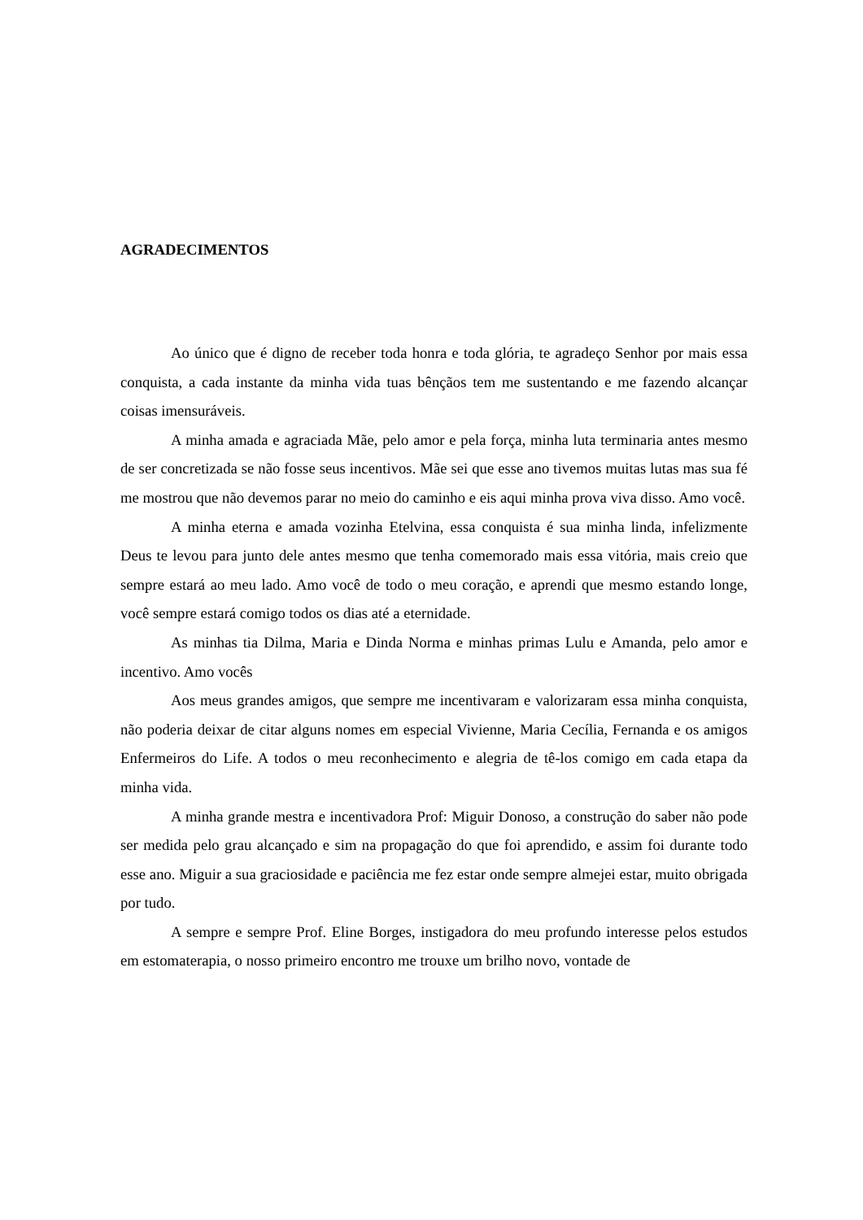AGRADECIMENTOS
Ao único que é digno de receber toda honra e toda glória, te agradeço Senhor por mais essa conquista, a cada instante da minha vida tuas bênçãos tem me sustentando e me fazendo alcançar coisas imensuráveis.
A minha amada e agraciada Mãe, pelo amor e pela força, minha luta terminaria antes mesmo de ser concretizada se não fosse seus incentivos. Mãe sei que esse ano tivemos muitas lutas mas sua fé me mostrou que não devemos parar no meio do caminho e eis aqui minha prova viva disso. Amo você.
A minha eterna e amada vozinha Etelvina, essa conquista é sua minha linda, infelizmente Deus te levou para junto dele antes mesmo que tenha comemorado mais essa vitória, mais creio que sempre estará ao meu lado. Amo você de todo o meu coração, e aprendi que mesmo estando longe, você sempre estará comigo todos os dias até a eternidade.
As minhas tia Dilma, Maria e Dinda Norma e minhas primas Lulu e Amanda, pelo amor e incentivo. Amo vocês
Aos meus grandes amigos, que sempre me incentivaram e valorizaram essa minha conquista, não poderia deixar de citar alguns nomes em especial Vivienne, Maria Cecília, Fernanda e os amigos Enfermeiros do Life. A todos o meu reconhecimento e alegria de tê-los comigo em cada etapa da minha vida.
A minha grande mestra e incentivadora Prof: Miguir Donoso, a construção do saber não pode ser medida pelo grau alcançado e sim na propagação do que foi aprendido, e assim foi durante todo esse ano. Miguir a sua graciosidade e paciência me fez estar onde sempre almejei estar, muito obrigada por tudo.
A sempre e sempre Prof. Eline Borges, instigadora do meu profundo interesse pelos estudos em estomaterapia, o nosso primeiro encontro me trouxe um brilho novo, vontade de